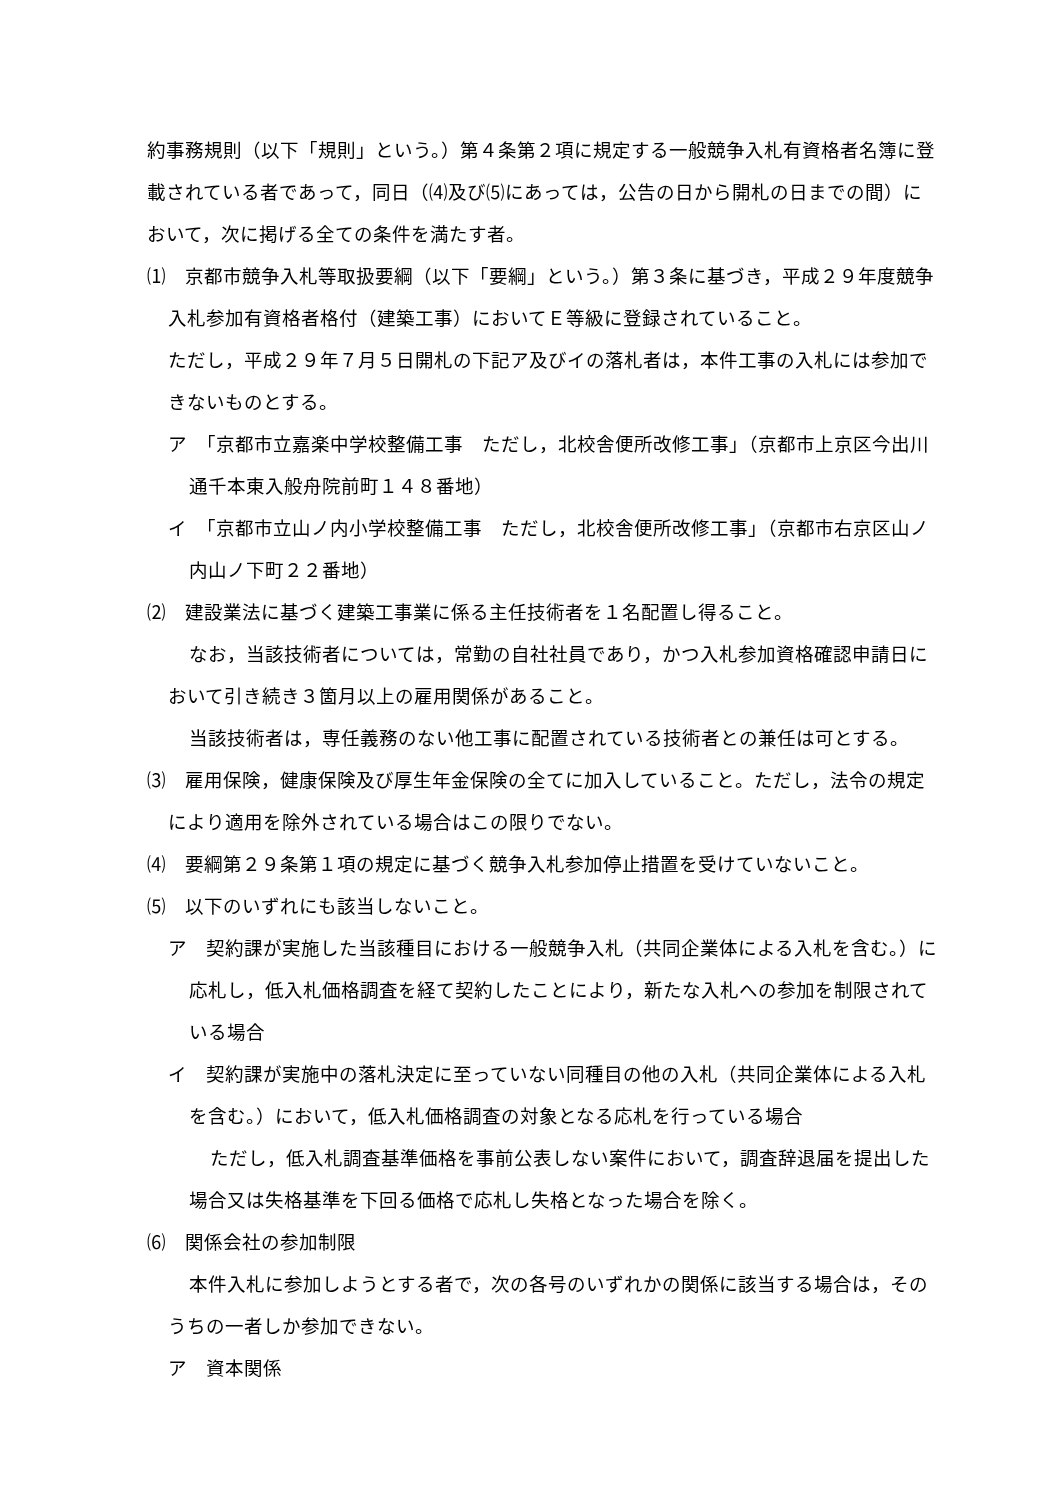約事務規則（以下「規則」という。）第４条第２項に規定する一般競争入札有資格者名簿に登載されている者であって，同日（⑷及び⑸にあっては，公告の日から開札の日までの間）において，次に掲げる全ての条件を満たす者。
⑴　京都市競争入札等取扱要綱（以下「要綱」という。）第３条に基づき，平成２９年度競争入札参加有資格者格付（建築工事）においてＥ等級に登録されていること。
ただし，平成２９年７月５日開札の下記ア及びイの落札者は，本件工事の入札には参加できないものとする。
ア　「京都市立嘉楽中学校整備工事　ただし，北校舎便所改修工事」（京都市上京区今出川通千本東入般舟院前町１４８番地）
イ　「京都市立山ノ内小学校整備工事　ただし，北校舎便所改修工事」（京都市右京区山ノ内山ノ下町２２番地）
⑵　建設業法に基づく建築工事業に係る主任技術者を１名配置し得ること。
なお，当該技術者については，常勤の自社社員であり，かつ入札参加資格確認申請日において引き続き３箇月以上の雇用関係があること。
当該技術者は，専任義務のない他工事に配置されている技術者との兼任は可とする。
⑶　雇用保険，健康保険及び厚生年金保険の全てに加入していること。ただし，法令の規定により適用を除外されている場合はこの限りでない。
⑷　要綱第２９条第１項の規定に基づく競争入札参加停止措置を受けていないこと。
⑸　以下のいずれにも該当しないこと。
ア　契約課が実施した当該種目における一般競争入札（共同企業体による入札を含む。）に応札し，低入札価格調査を経て契約したことにより，新たな入札への参加を制限されている場合
イ　契約課が実施中の落札決定に至っていない同種目の他の入札（共同企業体による入札を含む。）において，低入札価格調査の対象となる応札を行っている場合
ただし，低入札調査基準価格を事前公表しない案件において，調査辞退届を提出した場合又は失格基準を下回る価格で応札し失格となった場合を除く。
⑹　関係会社の参加制限
本件入札に参加しようとする者で，次の各号のいずれかの関係に該当する場合は，そのうちの一者しか参加できない。
ア　資本関係